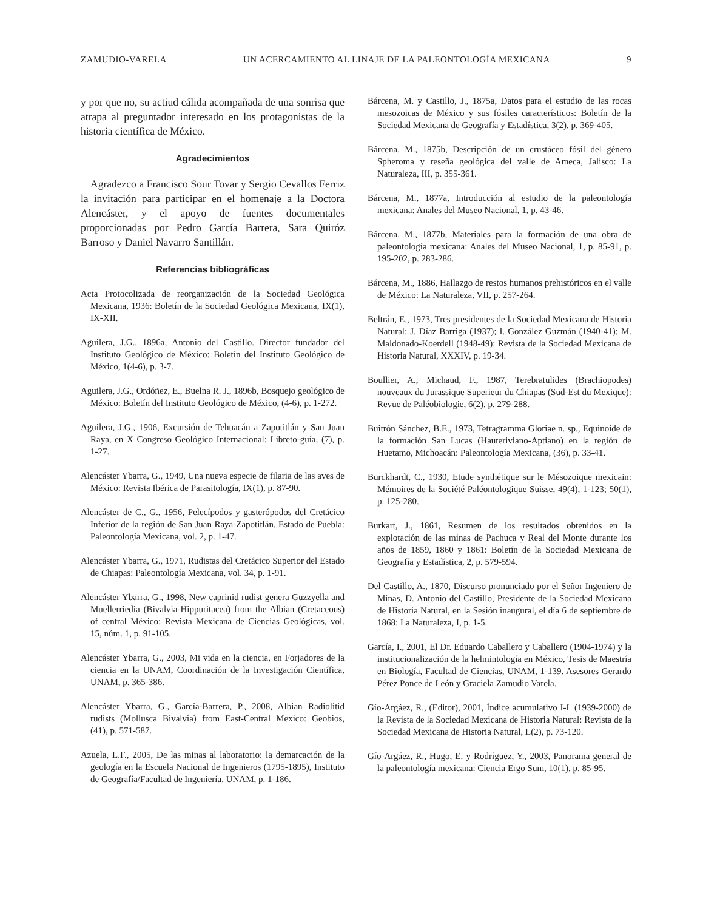ZAMUDIO-VARELA UN ACERCAMIENTO AL LINAJE DE LA PALEONTOLOGÍA MEXICANA 9
y por que no, su actiud cálida acompañada de una sonrisa que atrapa al preguntador interesado en los protagonistas de la historia científica de México.
Agradecimientos
Agradezco a Francisco Sour Tovar y Sergio Cevallos Ferriz la invitación para participar en el homenaje a la Doctora Alencáster, y el apoyo de fuentes documentales proporcionadas por Pedro García Barrera, Sara Quiróz Barroso y Daniel Navarro Santillán.
Referencias bibliográficas
Acta Protocolizada de reorganización de la Sociedad Geológica Mexicana, 1936: Boletín de la Sociedad Geológica Mexicana, IX(1), IX-XII.
Aguilera, J.G., 1896a, Antonio del Castillo. Director fundador del Instituto Geológico de México: Boletín del Instituto Geológico de México, 1(4-6), p. 3-7.
Aguilera, J.G., Ordóñez, E., Buelna R. J., 1896b, Bosquejo geológico de México: Boletín del Instituto Geológico de México, (4-6), p. 1-272.
Aguilera, J.G., 1906, Excursión de Tehuacán a Zapotitlán y San Juan Raya, en X Congreso Geológico Internacional: Libreto-guía, (7), p. 1-27.
Alencáster Ybarra, G., 1949, Una nueva especie de filaria de las aves de México: Revista Ibérica de Parasitología, IX(1), p. 87-90.
Alencáster de C., G., 1956, Pelecípodos y gasterópodos del Cretácico Inferior de la región de San Juan Raya-Zapotitlán, Estado de Puebla: Paleontología Mexicana, vol. 2, p. 1-47.
Alencáster Ybarra, G., 1971, Rudistas del Cretácico Superior del Estado de Chiapas: Paleontología Mexicana, vol. 34, p. 1-91.
Alencáster Ybarra, G., 1998, New caprinid rudist genera Guzzyella and Muellerriedia (Bivalvia-Hippuritacea) from the Albian (Cretaceous) of central México: Revista Mexicana de Ciencias Geológicas, vol. 15, núm. 1, p. 91-105.
Alencáster Ybarra, G., 2003, Mi vida en la ciencia, en Forjadores de la ciencia en la UNAM, Coordinación de la Investigación Científica, UNAM, p. 365-386.
Alencáster Ybarra, G., García-Barrera, P., 2008, Albian Radiolitid rudists (Mollusca Bivalvia) from East-Central Mexico: Geobios, (41), p. 571-587.
Azuela, L.F., 2005, De las minas al laboratorio: la demarcación de la geología en la Escuela Nacional de Ingenieros (1795-1895), Instituto de Geografía/Facultad de Ingeniería, UNAM, p. 1-186.
Bárcena, M. y Castillo, J., 1875a, Datos para el estudio de las rocas mesozoicas de México y sus fósiles característicos: Boletín de la Sociedad Mexicana de Geografía y Estadística, 3(2), p. 369-405.
Bárcena, M., 1875b, Descripción de un crustáceo fósil del género Spheroma y reseña geológica del valle de Ameca, Jalisco: La Naturaleza, III, p. 355-361.
Bárcena, M., 1877a, Introducción al estudio de la paleontología mexicana: Anales del Museo Nacional, 1, p. 43-46.
Bárcena, M., 1877b, Materiales para la formación de una obra de paleontología mexicana: Anales del Museo Nacional, 1, p. 85-91, p. 195-202, p. 283-286.
Bárcena, M., 1886, Hallazgo de restos humanos prehistóricos en el valle de México: La Naturaleza, VII, p. 257-264.
Beltrán, E., 1973, Tres presidentes de la Sociedad Mexicana de Historia Natural: J. Díaz Barriga (1937); I. González Guzmán (1940-41); M. Maldonado-Koerdell (1948-49): Revista de la Sociedad Mexicana de Historia Natural, XXXIV, p. 19-34.
Boullier, A., Michaud, F., 1987, Terebratulides (Brachiopodes) nouveaux du Jurassique Superieur du Chiapas (Sud-Est du Mexique): Revue de Paléobiologie, 6(2), p. 279-288.
Buitrón Sánchez, B.E., 1973, Tetragramma Gloriae n. sp., Equinoide de la formación San Lucas (Hauteriviano-Aptiano) en la región de Huetamo, Michoacán: Paleontología Mexicana, (36), p. 33-41.
Burckhardt, C., 1930, Etude synthétique sur le Mésozoique mexicain: Mémoires de la Société Paléontologique Suisse, 49(4), 1-123; 50(1), p. 125-280.
Burkart, J., 1861, Resumen de los resultados obtenidos en la explotación de las minas de Pachuca y Real del Monte durante los años de 1859, 1860 y 1861: Boletín de la Sociedad Mexicana de Geografía y Estadística, 2, p. 579-594.
Del Castillo, A., 1870, Discurso pronunciado por el Señor Ingeniero de Minas, D. Antonio del Castillo, Presidente de la Sociedad Mexicana de Historia Natural, en la Sesión inaugural, el día 6 de septiembre de 1868: La Naturaleza, I, p. 1-5.
García, I., 2001, El Dr. Eduardo Caballero y Caballero (1904-1974) y la institucionalización de la helmintología en México, Tesis de Maestría en Biología, Facultad de Ciencias, UNAM, 1-139. Asesores Gerardo Pérez Ponce de León y Graciela Zamudio Varela.
Gío-Argáez, R., (Editor), 2001, Índice acumulativo I-L (1939-2000) de la Revista de la Sociedad Mexicana de Historia Natural: Revista de la Sociedad Mexicana de Historia Natural, L(2), p. 73-120.
Gío-Argáez, R., Hugo, E. y Rodríguez, Y., 2003, Panorama general de la paleontología mexicana: Ciencia Ergo Sum, 10(1), p. 85-95.